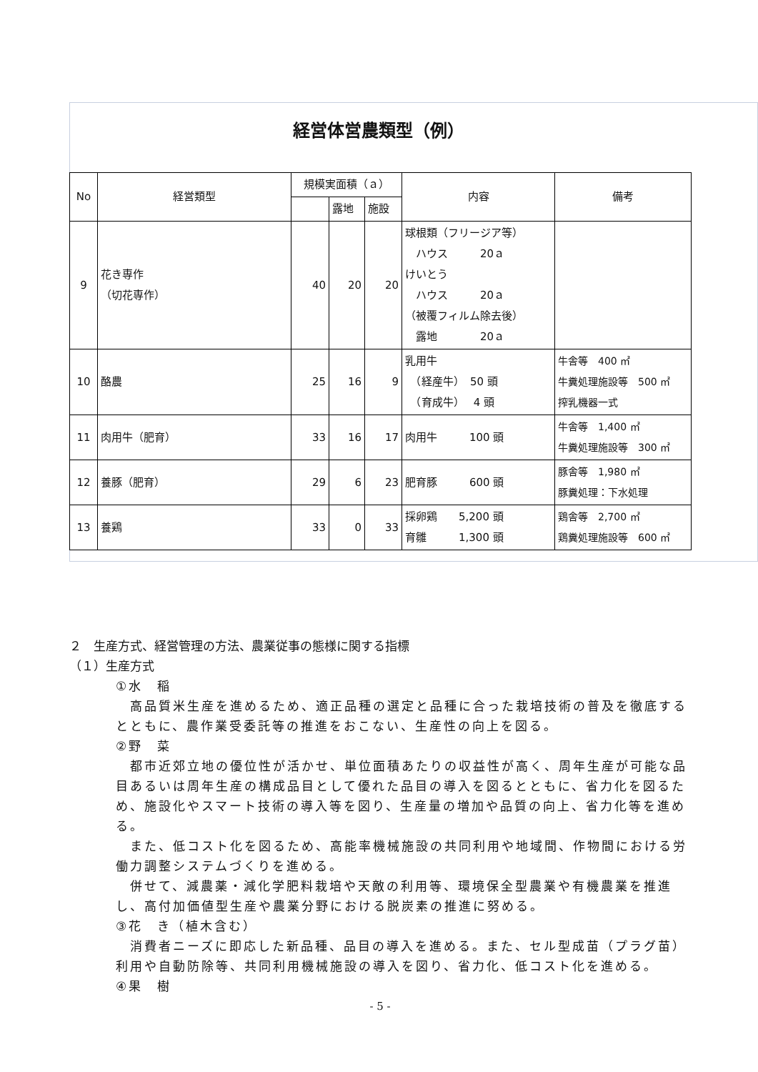経営体営農類型（例）
| No | 経営類型 | 規模実面積（ａ） | | | 内容 | 備考 |
| --- | --- | --- | --- | --- | --- | --- |
| | | | 露地 | 施設 | | |
| 9 | 花き専作 （切花専作） | 40 | 20 | 20 | 球根類（フリージア等） ハウス 20ａ けいとう ハウス 20ａ （被覆フィルム除去後） 露地 20ａ | |
| 10 | 酪農 | 25 | 16 | 9 | 乳用牛 （経産牛） 50 頭 （育成牛） 4 頭 | 牛舎等 400 ㎡ 牛糞処理施設等 500 ㎡ 搾乳機器一式 |
| 11 | 肉用牛（肥育） | 33 | 16 | 17 | 肉用牛 100 頭 | 牛舎等 1,400 ㎡ 牛糞処理施設等 300 ㎡ |
| 12 | 養豚（肥育） | 29 | 6 | 23 | 肥育豚 600 頭 | 豚舎等 1,980 ㎡ 豚糞処理：下水処理 |
| 13 | 養鶏 | 33 | 0 | 33 | 採卵鶏 5,200 頭 育雛 1,300 頭 | 鶏舎等 2,700 ㎡ 鶏糞処理施設等 600 ㎡ |
２　生産方式、経営管理の方法、農業従事の態様に関する指標
（１）生産方式
①水　稲
高品質米生産を進めるため、適正品種の選定と品種に合った栽培技術の普及を徹底するとともに、農作業受委託等の推進をおこない、生産性の向上を図る。
②野　菜
都市近郊立地の優位性が活かせ、単位面積あたりの収益性が高く、周年生産が可能な品目あるいは周年生産の構成品目として優れた品目の導入を図るとともに、省力化を図るため、施設化やスマート技術の導入等を図り、生産量の増加や品質の向上、省力化等を進める。
また、低コスト化を図るため、高能率機械施設の共同利用や地域間、作物間における労働力調整システムづくりを進める。
併せて、減農薬・減化学肥料栽培や天敵の利用等、環境保全型農業や有機農業を推進し、高付加価値型生産や農業分野における脱炭素の推進に努める。
③花　き（植木含む）
消費者ニーズに即応した新品種、品目の導入を進める。また、セル型成苗（プラグ苗）利用や自動防除等、共同利用機械施設の導入を図り、省力化、低コスト化を進める。
④果　樹
- 5 -